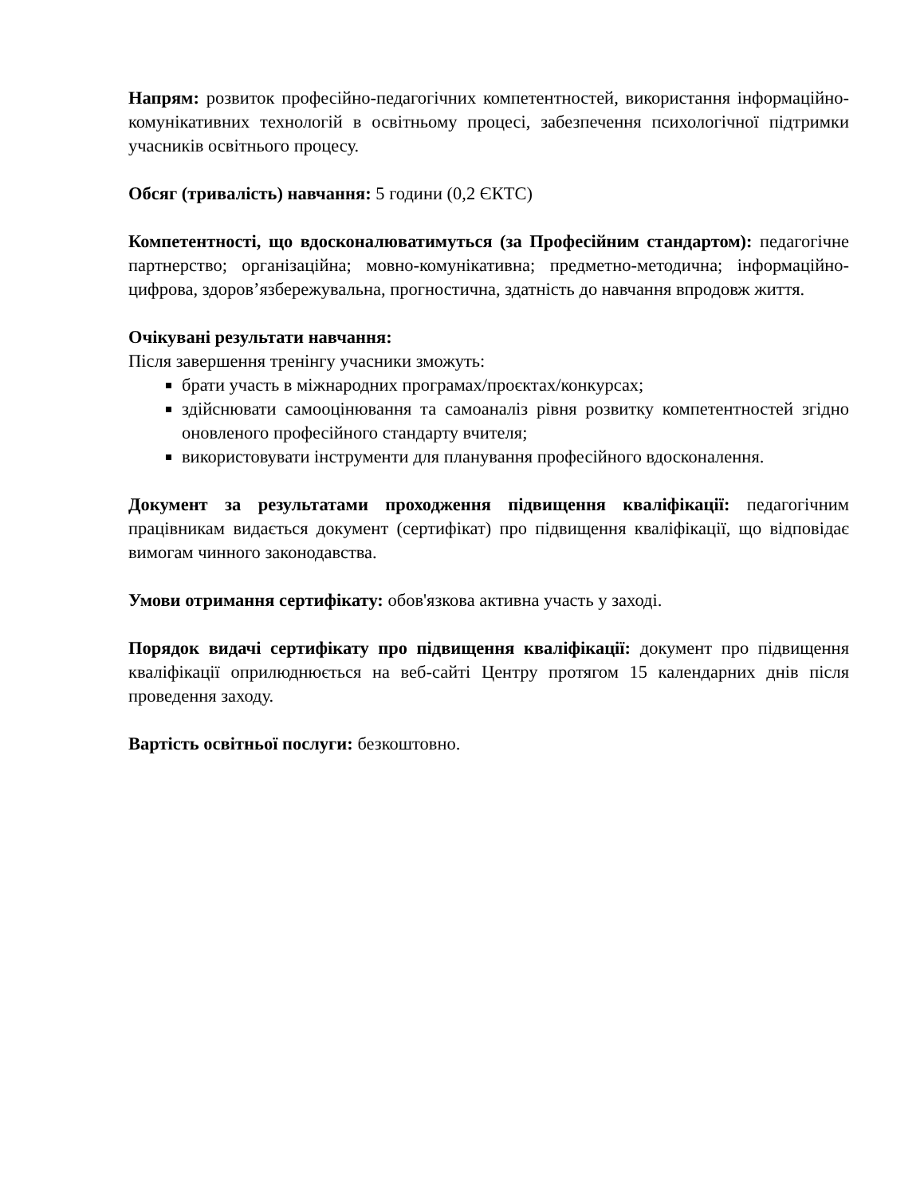Напрям: розвиток професійно-педагогічних компетентностей, використання інформаційно-комунікативних технологій в освітньому процесі, забезпечення психологічної підтримки учасників освітнього процесу.
Обсяг (тривалість) навчання: 5 години (0,2 ЄКТС)
Компетентності, що вдосконалюватимуться (за Професійним стандартом): педагогічне партнерство; організаційна; мовно-комунікативна; предметно-методична; інформаційно-цифрова, здоров’язбережувальна, прогностична, здатність до навчання впродовж життя.
Очікувані результати навчання:
Після завершення тренінгу учасники зможуть:
брати участь в міжнародних програмах/проєктах/конкурсах;
здійснювати самооцінювання та самоаналіз рівня розвитку компетентностей згідно оновленого професійного стандарту вчителя;
використовувати інструменти для планування професійного вдосконалення.
Документ за результатами проходження підвищення кваліфікації: педагогічним працівникам видається документ (сертифікат) про підвищення кваліфікації, що відповідає вимогам чинного законодавства.
Умови отримання сертифікату: обов'язкова активна участь у заході.
Порядок видачі сертифікату про підвищення кваліфікації: документ про підвищення кваліфікації оприлюднюється на веб-сайті Центру протягом 15 календарних днів після проведення заходу.
Вартість освітньої послуги: безкоштовно.